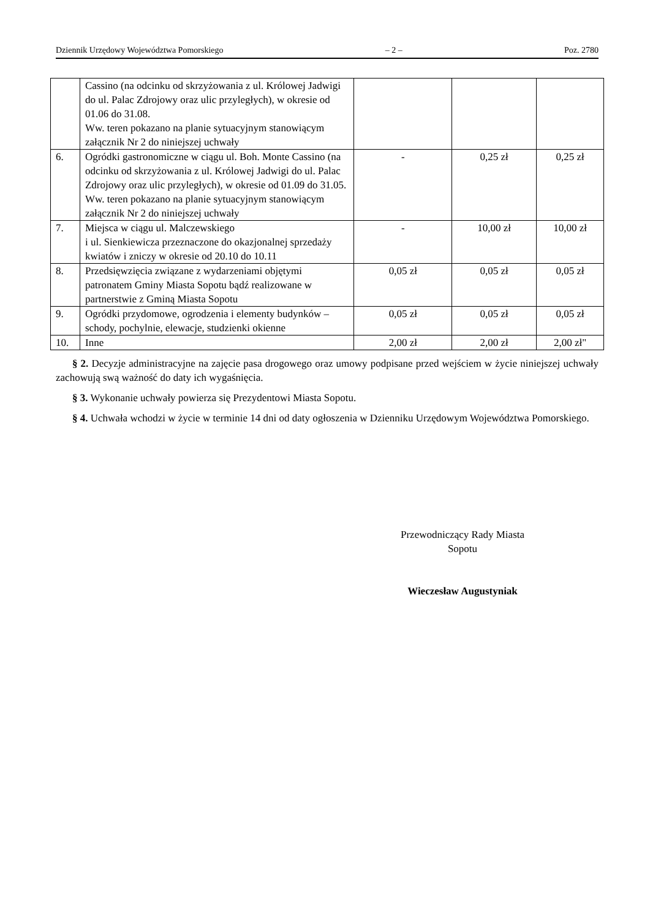Dziennik Urzędowy Województwa Pomorskiego – 2 – Poz. 2780
| | Cassino (na odcinku od skrzyżowania z ul. Królowej Jadwigi do ul. Palac Zdrojowy oraz ulic przyległych), w okresie od 01.06 do 31.08. Ww. teren pokazano na planie sytuacyjnym stanowiącym załącznik Nr 2 do niniejszej uchwały | | | |
| 6. | Ogródki gastronomiczne w ciągu ul. Boh. Monte Cassino (na odcinku od skrzyżowania z ul. Królowej Jadwigi do ul. Palac Zdrojowy oraz ulic przyległych), w okresie od 01.09 do 31.05. Ww. teren pokazano na planie sytuacyjnym stanowiącym załącznik Nr 2 do niniejszej uchwały | - | 0,25 zł | 0,25 zł |
| 7. | Miejsca w ciągu ul. Malczewskiego i ul. Sienkiewicza przeznaczone do okazjonalnej sprzedaży kwiatów i zniczy w okresie od 20.10 do 10.11 | - | 10,00 zł | 10,00 zł |
| 8. | Przedsięwzięcia związane z wydarzeniami objętymi patronatem Gminy Miasta Sopotu bądź realizowane w partnerstwie z Gminą Miasta Sopotu | 0,05 zł | 0,05 zł | 0,05 zł |
| 9. | Ogródki przydomowe, ogrodzenia i elementy budynków – schody, pochylnie, elewacje, studzienki okienne | 0,05 zł | 0,05 zł | 0,05 zł |
| 10. | Inne | 2,00 zł | 2,00 zł | 2,00 zł" |
§ 2. Decyzje administracyjne na zajęcie pasa drogowego oraz umowy podpisane przed wejściem w życie niniejszej uchwały zachowują swą ważność do daty ich wygaśnięcia.
§ 3. Wykonanie uchwały powierza się Prezydentowi Miasta Sopotu.
§ 4. Uchwała wchodzi w życie w terminie 14 dni od daty ogłoszenia w Dzienniku Urzędowym Województwa Pomorskiego.
Przewodniczący Rady Miasta
Sopotu
Wieczesław Augustyniak